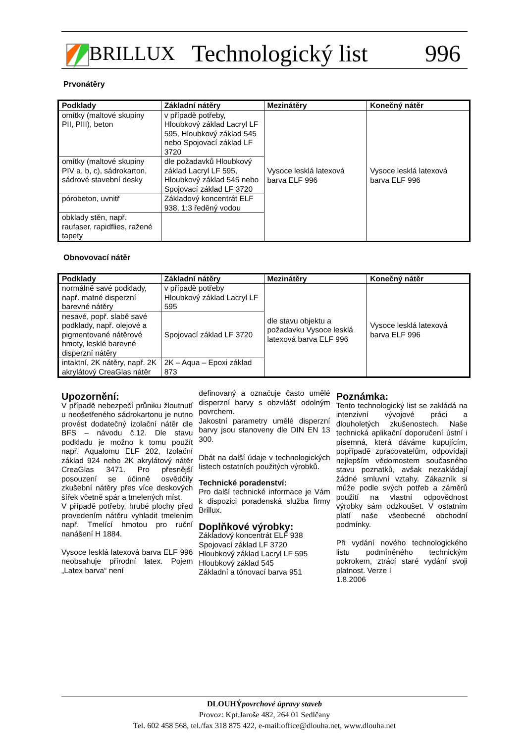BRILLUX Technologický list 996
Prvonátěry
| Podklady | Základní nátěry | Mezinátěry | Konečný nátěr |
| --- | --- | --- | --- |
| omítky (maltové skupiny PII, PIII), beton | v případě potřeby, Hloubkový základ Lacryl LF 595, Hloubkový základ 545 nebo Spojovací základ LF 3720 | Vysoce lesklá latexová barva ELF 996 | Vysoce lesklá latexová barva ELF 996 |
| omítky (maltové skupiny PIV a, b, c), sádrokarton, sádrové stavební desky | dle požadavků Hloubkový základ Lacryl LF 595, Hloubkový základ 545 nebo Spojovací základ LF 3720 | | |
| pórobeton, uvnitř | Základový koncentrát ELF 938, 1:3 ředěný vodou | | |
| obklady stěn, např. raufaser, rapidflies, ražené tapety | | | |
Obnovovací nátěr
| Podklady | Základní nátěry | Mezinátěry | Konečný nátěr |
| --- | --- | --- | --- |
| normálně savé podklady, např. matné disperzní barevné nátěry | v případě potřeby Hloubkový základ Lacryl LF 595 | dle stavu objektu a požadavku Vysoce lesklá latexová barva ELF 996 | Vysoce lesklá latexová barva ELF 996 |
| nesavé, popř. slabě savé podklady, např. olejové a pigmentované nátěrové hmoty, lesklé barevné disperzní nátěry | Spojovací základ LF 3720 | | |
| intaktní, 2K nátěry, např. 2K akrylátový CreaGlas nátěr | 2K – Aqua – Epoxi základ 873 | | |
Upozornění:
V případě nebezpečí průniku žloutnutí u neošetřeného sádrokartonu je nutno provést dodatečný izolační nátěr dle BFS – návodu č.12. Dle stavu podkladu je možno k tomu použít např. Aqualomu ELF 202, Izolační základ 924 nebo 2K akrylátový nátěr CreaGlas 3471. Pro přesnější posouzení se účinně osvědčily zkušební nátěry přes více deskových šířek včetně spár a tmelených míst.
V případě potřeby, hrubé plochy před provedením nátěru vyhladit tmelením např. Tmelící hmotou pro ruční nanášení H 1884.
Vysoce lesklá latexová barva ELF 996 neobsahuje přírodní latex. Pojem „Latex barva“ není
definovaný a označuje často umělé disperzní barvy s obzvlášť odolným povrchem.
Jakostní parametry umělé disperzní barvy jsou stanoveny dle DIN EN 13 300.
Dbát na další údaje v technologických listech ostatních použitých výrobků.
Technické poradenství:
Pro další technické informace je Vám k dispozici poradenská služba firmy Brillux.
Doplňkové výrobky:
Základový koncentrát ELF 938
Spojovací základ LF 3720
Hloubkový základ Lacryl LF 595
Hloubkový základ 545
Základní a tónovací barva 951
Poznámka:
Tento technologický list se zakládá na intenzivní vývojové práci a dlouholetých zkušenostech. Naše technická aplikační doporučení ústní i písemná, která dáváme kupujícím, popřípadě zpracovatelům, odpovídají nejlepším vědomostem současného stavu poznatků, avšak nezakládají žádné smluvní vztahy. Zákazník si může podle svých potřeb a záměrů použití na vlastní odpovědnost výrobky sám odzkoušet. V ostatním platí naše všeobecné obchodní podmínky.
Při vydání nového technologického listu podmíněného technickým pokrokem, ztrácí staré vydání svoji platnost. Verze I
1.8.2006
DLOUHÝpovrchové úpravy staveb
Provoz: Kpt.Jaroše 482, 264 01 Sedlčany
Tel. 602 458 568, tel./fax 318 875 422, e-mail:office@dlouha.net, www.dlouha.net